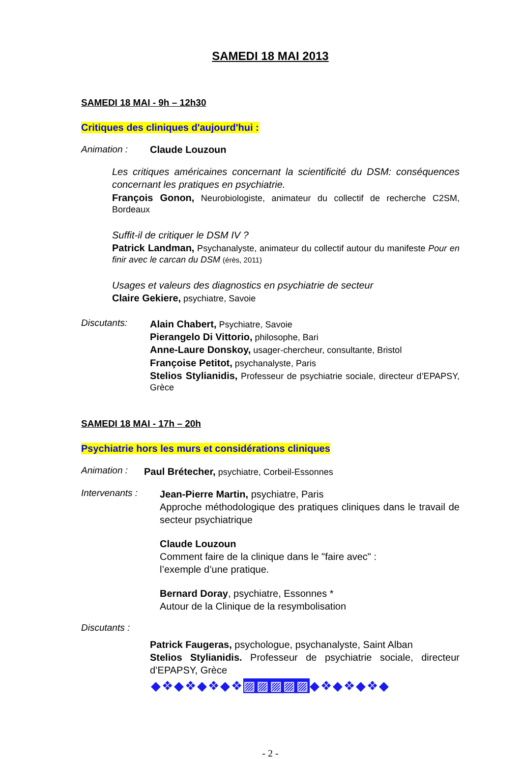SAMEDI 18 MAI 2013
SAMEDI 18 MAI - 9h – 12h30
Critiques des cliniques d'aujourd'hui :
Animation : Claude Louzoun
Les critiques américaines concernant la scientificité du DSM: conséquences concernant les pratiques en psychiatrie.
François Gonon, Neurobiologiste, animateur du collectif de recherche C2SM, Bordeaux
Suffit-il de critiquer le DSM IV ?
Patrick Landman, Psychanalyste, animateur du collectif autour du manifeste Pour en finir avec le carcan du DSM (érès, 2011)
Usages et valeurs des diagnostics en psychiatrie de secteur
Claire Gekiere, psychiatre, Savoie
Discutants:
Alain Chabert, Psychiatre, Savoie
Pierangelo Di Vittorio, philosophe, Bari
Anne-Laure Donskoy, usager-chercheur, consultante, Bristol
Françoise Petitot, psychanalyste, Paris
Stelios Stylianidis, Professeur de psychiatrie sociale, directeur d’EPAPSY, Grèce
SAMEDI 18 MAI - 17h – 20h
Psychiatrie hors les murs et considérations cliniques
Animation :
Paul Brétecher, psychiatre, Corbeil-Essonnes
Intervenants :
Jean-Pierre Martin, psychiatre, Paris
Approche méthodologique des pratiques cliniques dans le travail de secteur psychiatrique
Claude Louzoun
Comment faire de la clinique dans le "faire avec" :
l’exemple d’une pratique.
Bernard Doray, psychiatre, Essonnes *
Autour de la Clinique de la resymbolisation
Discutants :
Patrick Faugeras, psychologue, psychanalyste, Saint Alban
Stelios Stylianidis. Professeur de psychiatrie sociale, directeur d’EPAPSY, Grèce
◆❖◆❖◆❖◆❖▨▨▨▨▨◆❖◆❖◆❖◆
- 2 -